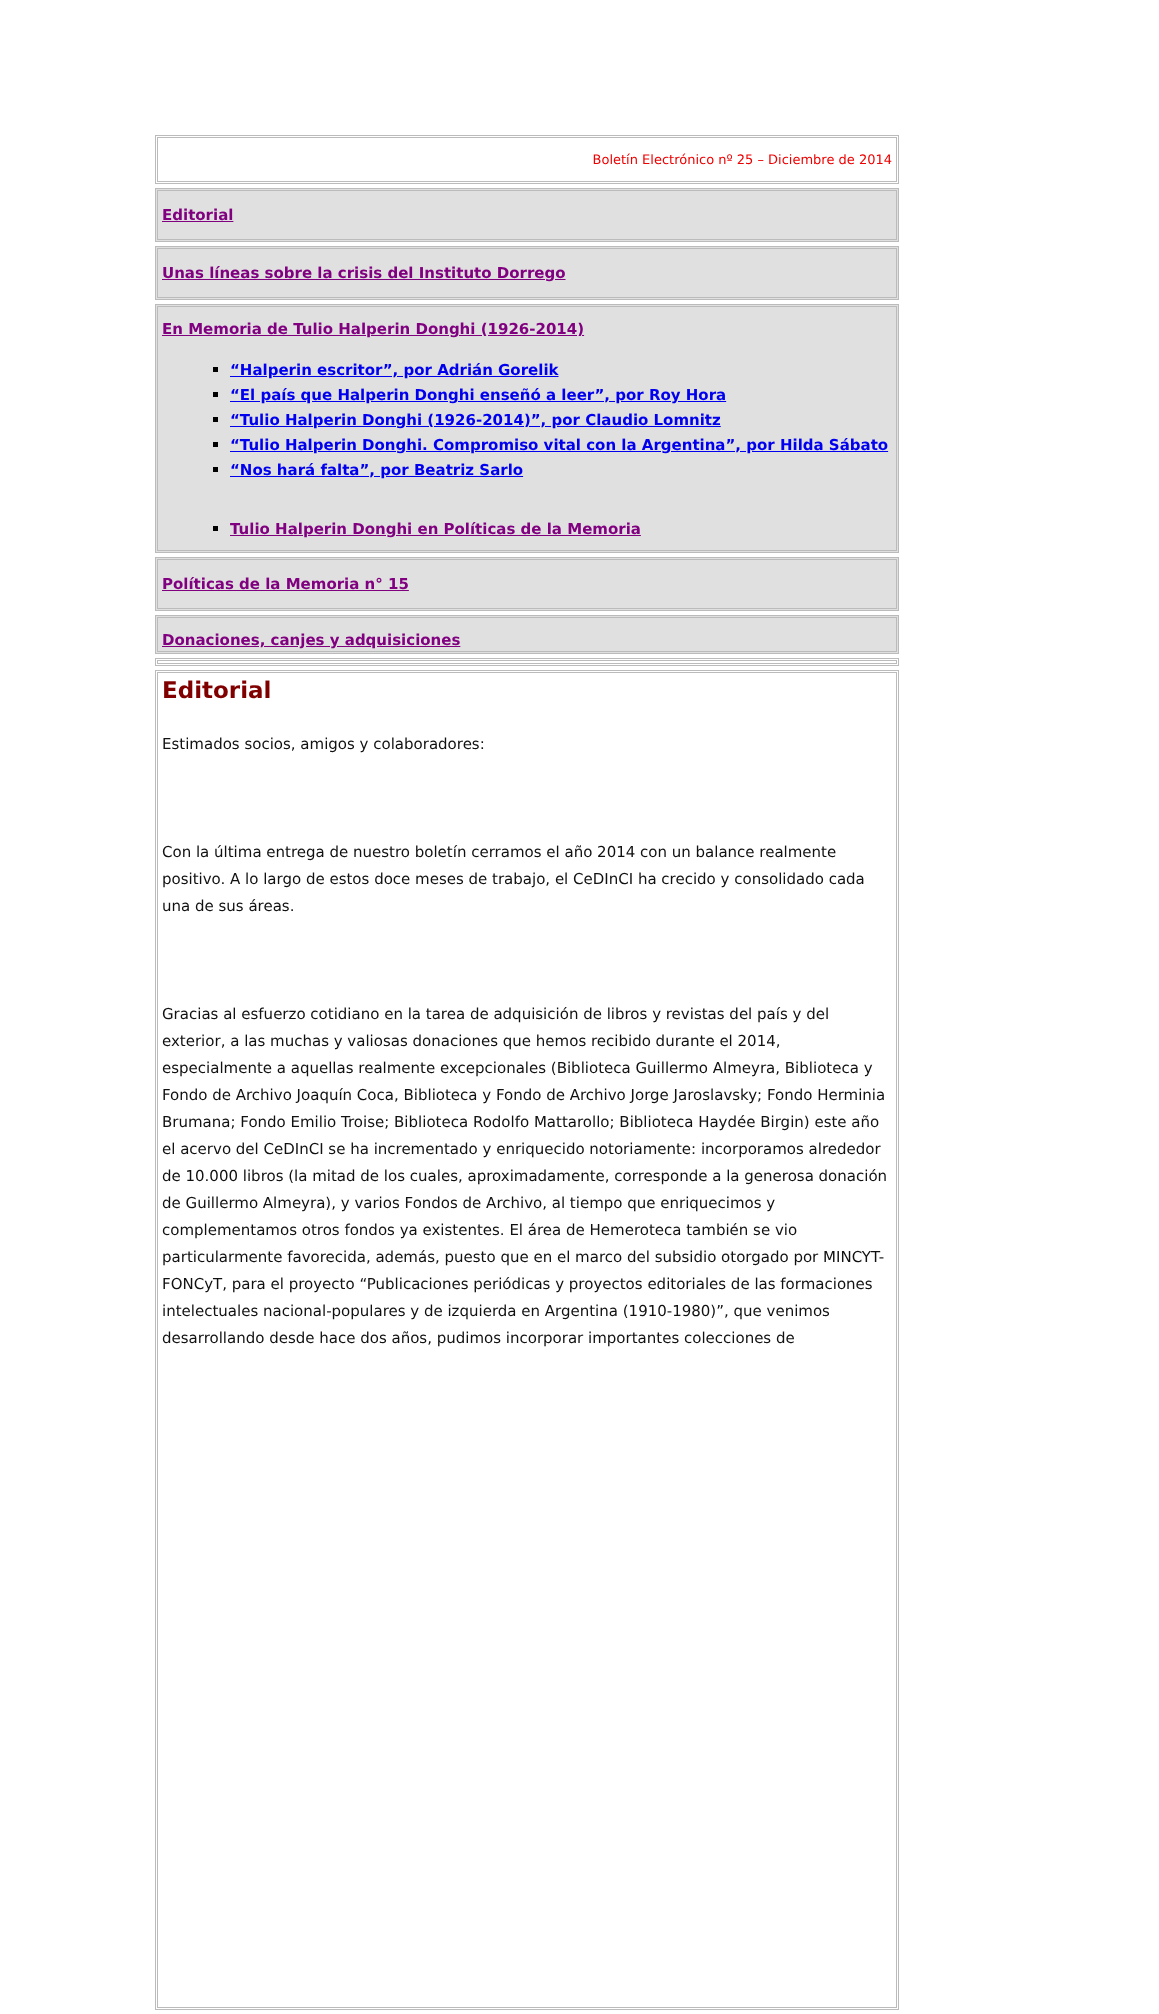Boletín Electrónico nº 25 – Diciembre de 2014
Editorial
Unas líneas sobre la crisis del Instituto Dorrego
En Memoria de Tulio Halperin Donghi (1926-2014)
“Halperin escritor”, por Adrián Gorelik
“El país que Halperin Donghi enseñó a leer”, por Roy Hora
“Tulio Halperin Donghi (1926-2014)”, por Claudio Lomnitz
“Tulio Halperin Donghi. Compromiso vital con la Argentina”, por Hilda Sábato
“Nos hará falta”, por Beatriz Sarlo
Tulio Halperin Donghi en Políticas de la Memoria
Políticas de la Memoria n° 15
Donaciones, canjes y adquisiciones
Editorial
Estimados socios, amigos y colaboradores:
Con la última entrega de nuestro boletín cerramos el año 2014 con un balance realmente positivo. A lo largo de estos doce meses de trabajo, el CeDInCI ha crecido y consolidado cada una de sus áreas.
Gracias al esfuerzo cotidiano en la tarea de adquisición de libros y revistas del país y del exterior, a las muchas y valiosas donaciones que hemos recibido durante el 2014, especialmente a aquellas realmente excepcionales (Biblioteca Guillermo Almeyra, Biblioteca y Fondo de Archivo Joaquín Coca, Biblioteca y Fondo de Archivo Jorge Jaroslavsky; Fondo Herminia Brumana; Fondo Emilio Troise; Biblioteca Rodolfo Mattarollo; Biblioteca Haydée Birgin) este año el acervo del CeDInCI se ha incrementado y enriquecido notoriamente: incorporamos alrededor de 10.000 libros (la mitad de los cuales, aproximadamente, corresponde a la generosa donación de Guillermo Almeyra), y varios Fondos de Archivo, al tiempo que enriquecimos y complementamos otros fondos ya existentes. El área de Hemeroteca también se vio particularmente favorecida, además, puesto que en el marco del subsidio otorgado por MINCYT-FONCyT, para el proyecto “Publicaciones periódicas y proyectos editoriales de las formaciones intelectuales nacional-populares y de izquierda en Argentina (1910-1980)”, que venimos desarrollando desde hace dos años, pudimos incorporar importantes colecciones de